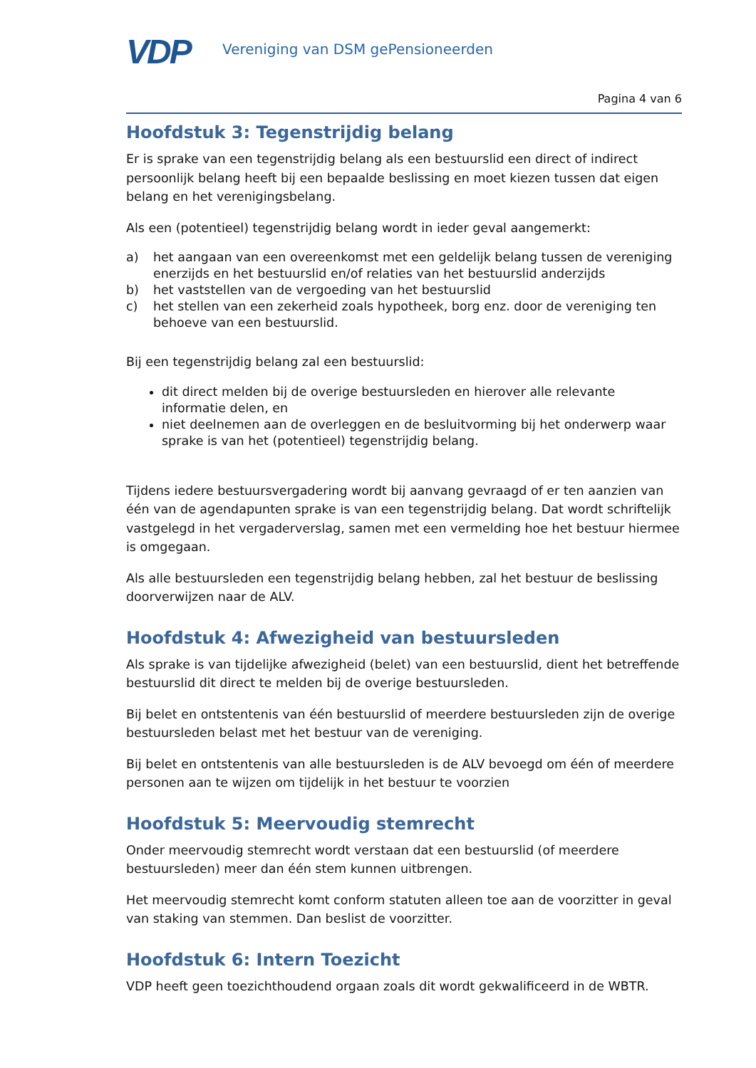VDP
Vereniging van DSM gePensioneerden
Pagina 4 van 6
Hoofdstuk 3: Tegenstrijdig belang
Er is sprake van een tegenstrijdig belang als een bestuurslid een direct of indirect persoonlijk belang heeft bij een bepaalde beslissing en moet kiezen tussen dat eigen belang en het verenigingsbelang.
Als een (potentieel) tegenstrijdig belang wordt in ieder geval aangemerkt:
a) het aangaan van een overeenkomst met een geldelijk belang tussen de vereniging enerzijds en het bestuurslid en/of relaties van het bestuurslid anderzijds
b) het vaststellen van de vergoeding van het bestuurslid
c) het stellen van een zekerheid zoals hypotheek, borg enz. door de vereniging ten behoeve van een bestuurslid.
Bij een tegenstrijdig belang zal een bestuurslid:
dit direct melden bij de overige bestuursleden en hierover alle relevante informatie delen, en
niet deelnemen aan de overleggen en de besluitvorming bij het onderwerp waar sprake is van het (potentieel) tegenstrijdig belang.
Tijdens iedere bestuursvergadering wordt bij aanvang gevraagd of er ten aanzien van één van de agendapunten sprake is van een tegenstrijdig belang. Dat wordt schriftelijk vastgelegd in het vergaderverslag, samen met een vermelding hoe het bestuur hiermee is omgegaan.
Als alle bestuursleden een tegenstrijdig belang hebben, zal het bestuur de beslissing doorverwijzen naar de ALV.
Hoofdstuk 4: Afwezigheid van bestuursleden
Als sprake is van tijdelijke afwezigheid (belet) van een bestuurslid, dient het betreffende bestuurslid dit direct te melden bij de overige bestuursleden.
Bij belet en ontstentenis van één bestuurslid of meerdere bestuursleden zijn de overige bestuursleden belast met het bestuur van de vereniging.
Bij belet en ontstentenis van alle bestuursleden is de ALV bevoegd om één of meerdere personen aan te wijzen om tijdelijk in het bestuur te voorzien
Hoofdstuk 5: Meervoudig stemrecht
Onder meervoudig stemrecht wordt verstaan dat een bestuurslid (of meerdere bestuursleden) meer dan één stem kunnen uitbrengen.
Het meervoudig stemrecht komt conform statuten alleen toe aan de voorzitter in geval van staking van stemmen. Dan beslist de voorzitter.
Hoofdstuk 6: Intern Toezicht
VDP heeft geen toezichthoudend orgaan zoals dit wordt gekwalificeerd in de WBTR.